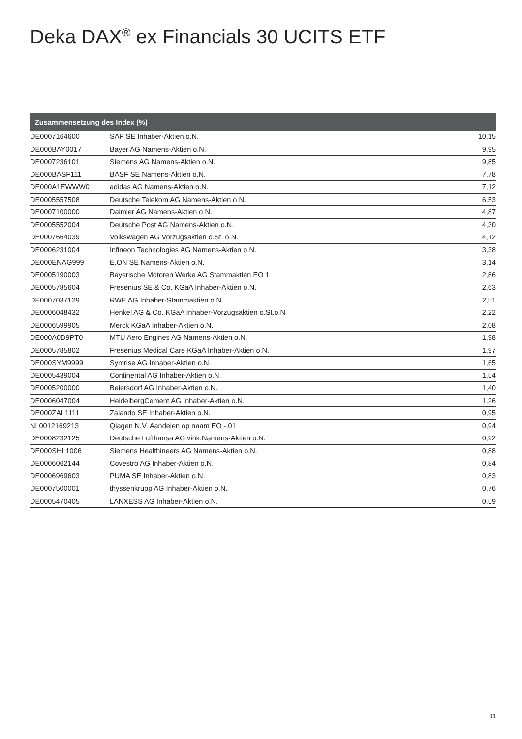Deka DAX<sup>®</sup> ex Financials 30 UCITS ETF
| Zusammensetzung des Index (%) | | |
| --- | --- | --- |
| DE0007164600 | SAP SE Inhaber-Aktien o.N. | 10,15 |
| DE000BAY0017 | Bayer AG Namens-Aktien o.N. | 9,95 |
| DE0007236101 | Siemens AG Namens-Aktien o.N. | 9,85 |
| DE000BASF111 | BASF SE Namens-Aktien o.N. | 7,78 |
| DE000A1EWWW0 | adidas AG Namens-Aktien o.N. | 7,12 |
| DE0005557508 | Deutsche Telekom AG Namens-Aktien o.N. | 6,53 |
| DE0007100000 | Daimler AG Namens-Aktien o.N. | 4,87 |
| DE0005552004 | Deutsche Post AG Namens-Aktien o.N. | 4,30 |
| DE0007664039 | Volkswagen AG Vorzugsaktien o.St. o.N. | 4,12 |
| DE0006231004 | Infineon Technologies AG Namens-Aktien o.N. | 3,38 |
| DE000ENAG999 | E.ON SE Namens-Aktien o.N. | 3,14 |
| DE0005190003 | Bayerische Motoren Werke AG Stammaktien EO 1 | 2,86 |
| DE0005785604 | Fresenius SE & Co. KGaA Inhaber-Aktien o.N. | 2,63 |
| DE0007037129 | RWE AG Inhaber-Stammaktien o.N. | 2,51 |
| DE0006048432 | Henkel AG & Co. KGaA Inhaber-Vorzugsaktien o.St.o.N | 2,22 |
| DE0006599905 | Merck KGaA Inhaber-Aktien o.N. | 2,08 |
| DE000A0D9PT0 | MTU Aero Engines AG Namens-Aktien o.N. | 1,98 |
| DE0005785802 | Fresenius Medical Care KGaA Inhaber-Aktien o.N. | 1,97 |
| DE000SYM9999 | Symrise AG Inhaber-Aktien o.N. | 1,65 |
| DE0005439004 | Continental AG Inhaber-Aktien o.N. | 1,54 |
| DE0005200000 | Beiersdorf AG Inhaber-Aktien o.N. | 1,40 |
| DE0006047004 | HeidelbergCement AG Inhaber-Aktien o.N. | 1,26 |
| DE000ZAL1111 | Zalando SE Inhaber-Aktien o.N. | 0,95 |
| NL0012169213 | Qiagen N.V. Aandelen op naam EO -,01 | 0,94 |
| DE0008232125 | Deutsche Lufthansa AG vink.Namens-Aktien o.N. | 0,92 |
| DE000SHL1006 | Siemens Healthineers AG Namens-Aktien o.N. | 0,88 |
| DE0006062144 | Covestro AG Inhaber-Aktien o.N. | 0,84 |
| DE0006969603 | PUMA SE Inhaber-Aktien o.N. | 0,83 |
| DE0007500001 | thyssenkrupp AG Inhaber-Aktien o.N. | 0,76 |
| DE0005470405 | LANXESS AG Inhaber-Aktien o.N. | 0,59 |
11